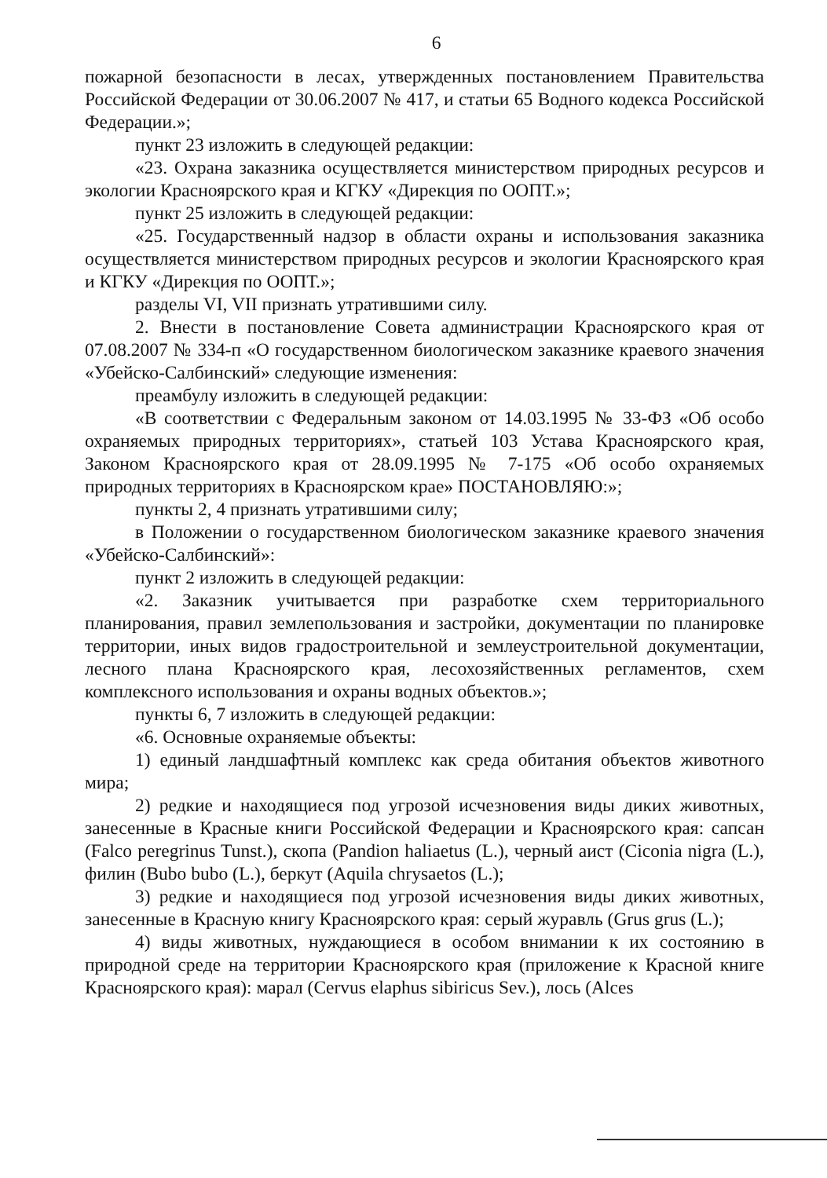6
пожарной безопасности в лесах, утвержденных постановлением Правительства Российской Федерации от 30.06.2007 № 417, и статьи 65 Водного кодекса Российской Федерации.»;
пункт 23 изложить в следующей редакции:
«23. Охрана заказника осуществляется министерством природных ресурсов и экологии Красноярского края и КГКУ «Дирекция по ООПТ.»;
пункт 25 изложить в следующей редакции:
«25. Государственный надзор в области охраны и использования заказника осуществляется министерством природных ресурсов и экологии Красноярского края и КГКУ «Дирекция по ООПТ.»;
разделы VI, VII признать утратившими силу.
2. Внести в постановление Совета администрации Красноярского края от 07.08.2007 № 334-п «О государственном биологическом заказнике краевого значения «Убейско-Салбинский» следующие изменения:
преамбулу изложить в следующей редакции:
«В соответствии с Федеральным законом от 14.03.1995 № 33-ФЗ «Об особо охраняемых природных территориях», статьей 103 Устава Красноярского края, Законом Красноярского края от 28.09.1995 № 7-175 «Об особо охраняемых природных территориях в Красноярском крае» ПОСТАНОВЛЯЮ:»;
пункты 2, 4 признать утратившими силу;
в Положении о государственном биологическом заказнике краевого значения «Убейско-Салбинский»:
пункт 2 изложить в следующей редакции:
«2. Заказник учитывается при разработке схем территориального планирования, правил землепользования и застройки, документации по планировке территории, иных видов градостроительной и землеустроительной документации, лесного плана Красноярского края, лесохозяйственных регламентов, схем комплексного использования и охраны водных объектов.»;
пункты 6, 7 изложить в следующей редакции:
«6. Основные охраняемые объекты:
1) единый ландшафтный комплекс как среда обитания объектов животного мира;
2) редкие и находящиеся под угрозой исчезновения виды диких животных, занесенные в Красные книги Российской Федерации и Красноярского края: сапсан (Falco peregrinus Tunst.), скопа (Pandion haliaetus (L.), черный аист (Ciconia nigra (L.), филин (Bubo bubo (L.), беркут (Aquila chrysaetos (L.);
3) редкие и находящиеся под угрозой исчезновения виды диких животных, занесенные в Красную книгу Красноярского края: серый журавль (Grus grus (L.);
4) виды животных, нуждающиеся в особом внимании к их состоянию в природной среде на территории Красноярского края (приложение к Красной книге Красноярского края): марал (Cervus elaphus sibiricus Sev.), лось (Alces